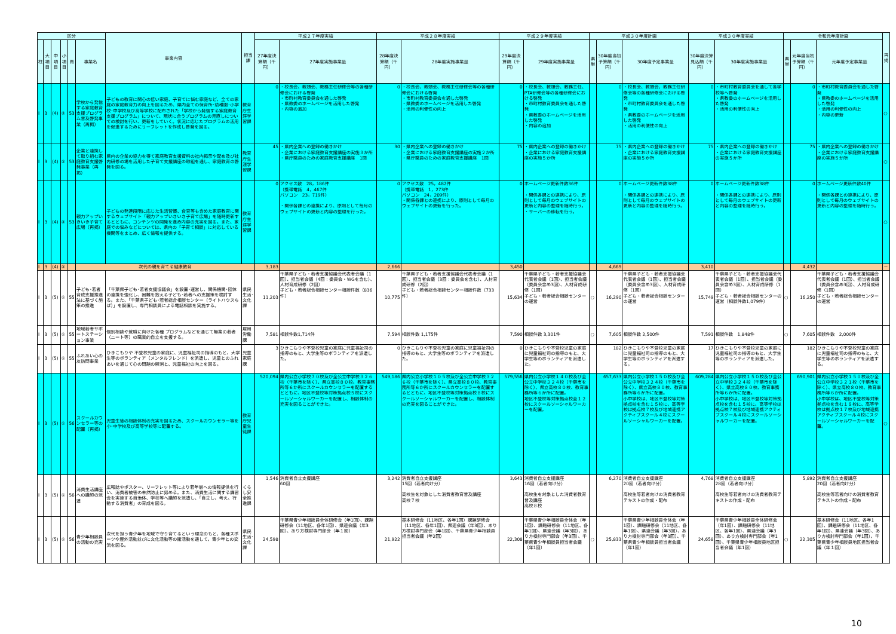| 区分 | | | | | | 事業内容 | 担当課 | 平成２７年度実績 | | 平成２８年度実績 | | 平成２９年度実績 | | 平成３０年度計画 | | | 平成３０年度実績 | | 令和元年度計画 | | | 再掲 |
| --- | --- | --- | --- | --- | --- | --- | --- | --- | --- | --- | --- | --- | --- | --- | --- | --- | --- | --- | --- | --- | --- | --- |
| 柱 | 大項目 | 中項目 | 小項目 | 頁 | 事業名 | | | 27年度決算額（千円） | 27年度実施事業量 | 28年度決算額（千円） | 28年度実施事業量 | 29年度決算額（千円） | 29年度実施事業量 | 県単 | 30年度当初予算額（千円） | 30年度予定事業量 | 30年度決算見込額（千円） | 30年度実施事業量 | 県単 | 元年度当初予算額（千円） | 元年度予定事業量 | |
| I | 3 | (4) | ② | 53 | 学校から発信する家庭教育支援プログラム普及啓発事業（再掲） | 子どもの教育に関心の低い家庭、子育てに悩む家庭など、全ての家庭の家庭教育力の向上を図るため、県内全ての保育所･幼稚園･小学校･中学校及び高等学校に配布された「学校から発信する家庭教育支援プログラム」について、現状に合うプログラムの見直しについての検討を行い、更新をしていく。状況に応じたプログラムの活用を促進するためにリーフレットを作成し啓発を図る。 | 教育庁生涯学習課 | 0 | ・校長会、教頭会、教務主任研修会等の各種研修会における啓発 ・市町村教育委員会を通した啓発 ・県教委のホームページを活用した啓発 ・内容の追加 | 0 | ・校長会、教頭会、教務主任研修会等の各種研修会における啓発 ・市町村教育委員会を通した啓発 ・県教委のホームページを活用した啓発 ・活用の利便性の向上 | 0 | ・校長会、教頭会、教務主任、PTA研修会等の各種研修会における啓発 ・市町村教育委員会を通した啓発 ・県教委のホームページを活用した啓発 ・内容の追加 | | 0 | ・校長会、教頭会、教務主任研修会等の各種研修会における啓発 ・市町村教育委員会を通した啓発 ・県教委のホームページを活用した啓発 ・活用の利便性の向上 | 0 | ・市町村教育委員会を通して各学校等へ啓発 ・県教委のホームページを活用した啓発 ・活用の利便性の向上 | | 0 | ・市町村教育委員会を通した啓発 ・県教委のホームページを活用した啓発 ・活用の利便性の向上 ・内容の更新 | ○ |
| I | 3 | (4) | ② | 53 | 企業と連携して取り組む家庭教育支援啓発事業（再掲） | 県内の企業の協力を得て家庭教育支援資料の社内掲示や配布及び社内研修の場を活用した子育て支援講座の取組を通し、家庭教育の啓発を図る。 | 教育庁生涯学習課 | 45 | ・県内企業への登録の働きかけ ・企業における家庭教育支援講座の実施３か所 ・県庁職員のための家庭教育支援講座 1回 | 30 | ・県内企業への登録の働きかけ ・企業における家庭教育支援講座の実施２か所 ・県庁職員のための家庭教育支援講座 1回 | 75 | ・県内企業への登録の働きかけ ・企業における家庭教育支援講座の実施５か所 | | 75 | ・県内企業への登録の働きかけ ・企業における家庭教育支援講座の実施５か所 | 75 | ・県内企業への登録の働きかけ ・企業における家庭教育支援講座の実施５か所 | | 75 | ・県内企業への登録の働きかけ ・企業における家庭教育支援講座の実施５か所 | ○ |
| I | 3 | (4) | ② | 53 | 親力アップいきいき子育て広場（再掲） | 子どもの発達段階に応じた生活習慣、食育等も含めた家庭教育に関するウェブサイト「親力アップいきいき子育て広場」を随時更新するとともに、コンテンツの開発を進め内容の充実を図る。また、家庭での悩みなどについては、県内の「子育て相談」に対応している機関等をまとめ、広く情報を提供する。 | 教育庁生涯学習課 | 0 | アクセス数 28，186件 （携帯電話 4，467件 パソコン 23，719件） ・関係各課との連携により、原則として毎月のウェブサイトの更新と内容の整理を行った。 | 0 | アクセス数 25，482件 （携帯電話 1，273件 パソコン 24，209件） ・関係各課との連携により、原則として毎月のウェブサイトの更新を行った。 | 0 | ホームページ更新件数36件 ・関係各課との連携により、原則として毎月のウェブサイトの更新と内容の整理を随時行う。 ・サーバーの移転を行う。 | | 0 | ホームページ更新件数38件 ・関係各課との連携により、原則として毎月のウェブサイトの更新と内容の整理を随時行う。 | 0 | ホームページ更新件数38件 ・関係各課との連携により、原則として毎月のウェブサイトの更新と内容の整理を随時行う。 | | 0 | ホームページ更新件数40件 ・関係各課との連携により、原則として毎月のウェブサイトの更新と内容の整理を随時行う。 | ○ |
| I | 3 | (4) | ② | | 次代の親を育てる健康教育 | | | 3,183 | | 2,666 | | 3,450 | | | 4,669 | | 3,410 | | | 4,432 | | － |
| I | 3 | (5) | ① | 55 | 子ども･若者育成支援推進法に基づく施策の推進 | 「千葉県子ども･若者支援協議会」を設置･運営し、関係機関･団体の連携を強化し、困難を抱える子ども･若者への支援策を検討する。また、「千葉県子ども･若者総合相談センター（ライトハウスちば）」を設置し、専門相談員による電話相談を実施する。 | 県民生活･文化課 | 11,203 | 千葉県子ども・若者支援協議会代表者会議（1回）、担当者会議（4回：委員会・WGを含む）、人材育成研修（2回） 子ども・若者総合相談センター相談件数（836件） | 10,775 | 千葉県子ども・若者支援協議会代表者会議（1回）、担当者会議（3回：委員会を含む）、人材育成研修（2回） 子ども・若者総合相談センター相談件数（733件） | 15,634 | 千葉県子ども・若者支援協議会代表者会議（1回）、担当者会議（委員会含め3回）、人材育成研修（1回） 子ども・若者総合相談センターの運営 | ○ | 16,290 | 千葉県子ども・若者支援協議会代表者会議（1回）、担当者会議（委員会含め3回）、人材育成研修（1回） 子ども・若者総合相談センターの運営 | 15,749 | 千葉県子ども・若者支援協議会代表者会議（1回）、担当者会議（委員会含め3回）、人材育成研修（1回） 子ども・若者総合相談センターの運営（相談件数1,079件） | ○ | 16,250 | 千葉県子ども・若者支援協議会代表者会議（1回）、担当者会議（委員会含め3回）、人材育成研修（1回） 子ども・若者総合相談センターの運営 | |
| I | 3 | (5) | ① | 55 | 地域若者サポートステーション事業 | 個別相談や就職に向けた各種 プログラムなどを通じて無業の若者（ニート等）の職業的自立を支援する。 | 雇用労働課 | 7,581 | 相談件数1,714件 | 7,594 | 相談件数 1,175件 | 7,590 | 相談件数 3,301件 | ○ | 7,605 | 相談件数 2,500件 | 7,591 | 相談件数 1,848件 | ○ | 7,605 | 相談件数 2,000件 | |
| I | 3 | (5) | ① | 55 | ふれあい心の友訪問事業 | ひきこもりや 不登校児童の家庭に、児童福祉司の指導のもと、大学生等のボランティア（メンタルフレンド）を派遣し、児童とのふれあいを通じて心の問題の解消と、児童福祉の向上を図る。 | 児童家庭課 | 3 | ひきこもりや不登校児童の家庭に児童福祉司の指導のもと、大学生等のボランティアを派遣した。 | 0 | ひきこもりや不登校児童の家庭に児童福祉司の指導のもと、大学生等のボランティアを派遣した。 | 0 | ひきこもりや不登校児童の家庭に児童福祉司の指導のもと、大学生等のボランティアを派遣した。 | | 182 | ひきこもりや不登校児童の家庭に児童福祉司の指導のもと、大学生等のボランティアを派遣する。 | 17 | ひきこもりや不登校児童の家庭に児童福祉司の指導のもと、大学生等のボランティアを派遣した。 | | 182 | ひきこもりや不登校児童の家庭に児童福祉司の指導のもと、大学生等のボランティアを派遣する。 | |
| I | 3 | (5) | ① | 56 | スクールカウンセラー等の配置（再掲） | 児童生徒の相談体制の充実を図るため、スクールカウンセラー等を小･中学校及び高等学校等に配置する。 | 教育庁児童生徒課 | 520,094 | 県内公立小学校７０校及び全公立中学校３２６校（千葉市を除く）、県立高校８０校、教育事務所等６か所にスクールカウンセラーを配置するとともに、地区不登校等対策拠点校５校にスクールソーシャルワーカーを配置し、相談体制の充実を図ることができた。 | 549,186 | 県内公立小学校１０５校及び全公立中学校３２６校（千葉市を除く）、県立高校８０校、教育事務所等６か所にスクールカウンセラーを配置するとともに、地区不登校等対策拠点校８校にスクールソーシャルワーカーを配置し、相談体制の充実を図ることができた。 | 579,556 | 県内公立小学校１４０校及び全公立中学校３２４校（千葉市を除く）、県立高校８０校、教育事務所等６か所に配置。 地区不登校等対策拠点校全１２校にスクールソーシャルワーカーを配置。 | | 657,633 | 県内公立小学校１５０校及び全公立中学校３２４校（千葉市を除く）、県立高校８０校、教育事務所等６か所に配置。 小中学校は、地区不登校等対策拠点校を含む１５校に、高等学校は拠点校７校及び地域連携アクティブスクール４校にスクールソーシャルワーカーを配置。 | 609,284 | 県内公立小学校１５０校及び全公立中学校３２４校（千葉市を除く）、県立高校８０校、教育事務所等６か所に配置。 小中学校は、地区不登校等対策拠点校を含む１５校に、高等学校は拠点校７校及び地域連携アクティブスクール４校にスクールソーシャルワーカーを配置。 | | 690,901 | 県内公立小学校１５０校及び全公立中学校３２１校（千葉市を除く）、県立高校８０校、教育事務所等６か所に配置。 小中学校は、地区不登校等対策拠点校を含む１８校に、高等学校は拠点校１７校及び地域連携アクティブスクール４校にスクールソーシャルワーカーを配置。 | ○ |
| I | 3 | (5) | ① | 56 | 消費生活講座への講師の派遣 | 広報誌やポスター、リーフレット等により若年層への情報提供を行い、消費者被害の未然防止に努める。また、消費生活に関する講習会を実施する自治体、学校等へ講師を派遣し、「自立し、考え、行動する消費者」の育成を図る。 | くらし安全推進課 | 1,546 | 消費者自立支援講座 60回 | 3,242 | 消費者自立支援講座 15回（若者向け分） 高校生を対象とした消費者教育普及講座 高校７校 | 3,643 | 消費者自立支援講座 16回（若者向け分） 高校生を対象とした消費者教育普及講座 高校８校 | | 6,270 | 消費者自立支援講座 20回（若者向け分） 高校生等若者向けの消費者教育テキストの作成・配布 | 4,768 | 消費者自立支援講座 28回（若者向け分） 高校生等若者向けの消費者教育テキストの作成・配布 | | 5,892 | 消費者自立支援講座 20回（若者向け分） 高校生等若者向けの消費者教育テキストの作成・配布 | |
| I | 3 | (5) | ① | 56 | 青少年相談員の活動の充実 | 次代を担う青少年を地域で守り育てるという理念のもと、各種スポーツや屋外活動並びに文化活動等の諸活動を通して、青少年との交流を図る。 | 県民生活･文化課 | 24,598 | 千葉県青少年相談員全体研修会（年1回）、課題研修会（11地区、各年1回）、県連会議（年3回）、あり方検討専門部会（年１回） | 21,922 | 基本研修会（11地区、各年1回）課題研修会（11地区、各年1回）、県連会議（年3回）、あり方検討専門部会（年1回）、千葉県青少年相談員担当者会議（年2回） | 22,308 | 千葉県青少年相談員全体会（年1回）、課題研修会（11地区、各年1回）、県連会議（年3回）、あり方検討専門部会（年3回）、千葉県青少年相談員担当者会議（年1回） | ○ | 25,833 | 千葉県青少年相談員全体会（年1回）、課題研修会（11地区、各年1回）、県連会議（年3回）、あり方検討専門部会（年3回）、千葉県青少年相談員担当者会議（年1回） | 24,658 | 千葉県青少年相談員全体研修会（年1回）、課題研修会（11地区、各年1回）、県連会議（年3回）、あり方検討専門部会（年1回）、千葉県青少年相談員地区担当者会議（年1回） | ○ | 22,305 | 基本研修会（11地区、各年1回）、課題研修会（11地区、各年1回）、県連会議（年3回）、あり方検討専門部会（年1回）、千葉県青少年相談員地区担当者会議（年１回） | |
10